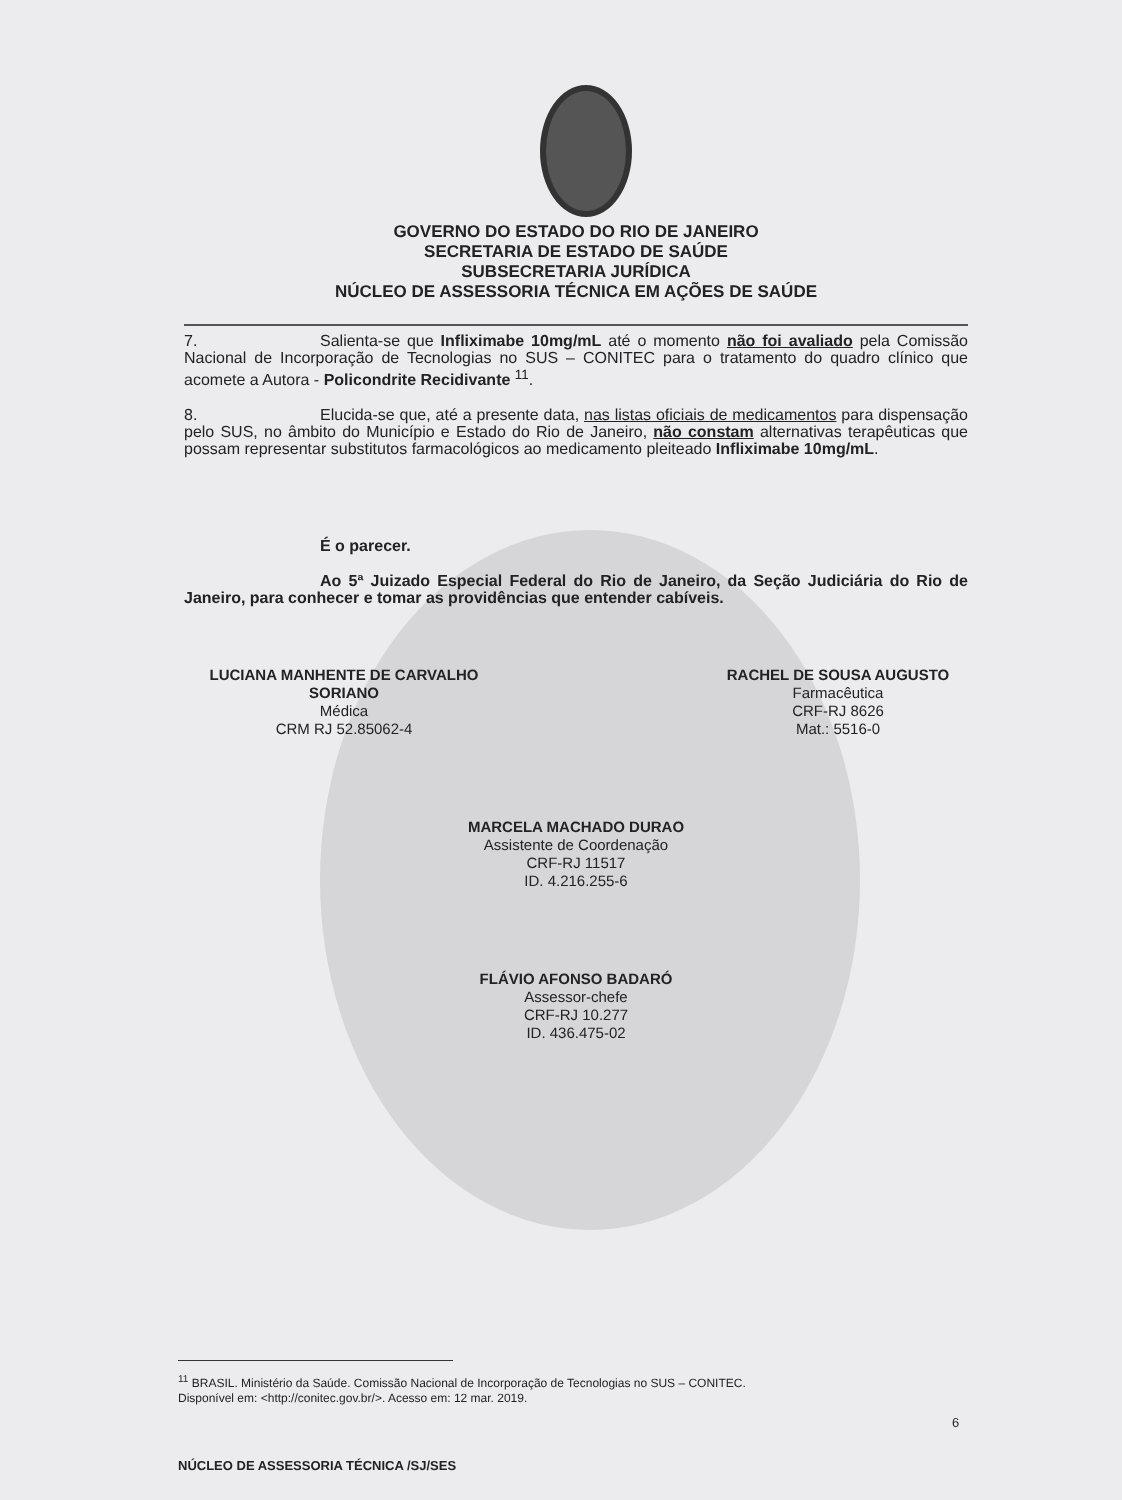GOVERNO DO ESTADO DO RIO DE JANEIRO
SECRETARIA DE ESTADO DE SAÚDE
SUBSECRETARIA JURÍDICA
NÚCLEO DE ASSESSORIA TÉCNICA EM AÇÕES DE SAÚDE
7. Salienta-se que Infliximabe 10mg/mL até o momento não foi avaliado pela Comissão Nacional de Incorporação de Tecnologias no SUS – CONITEC para o tratamento do quadro clínico que acomete a Autora - Policondrite Recidivante <sup>11</sup>.
8. Elucida-se que, até a presente data, nas listas oficiais de medicamentos para dispensação pelo SUS, no âmbito do Município e Estado do Rio de Janeiro, não constam alternativas terapêuticas que possam representar substitutos farmacológicos ao medicamento pleiteado Infliximabe 10mg/mL.
É o parecer.
Ao 5ª Juizado Especial Federal do Rio de Janeiro, da Seção Judiciária do Rio de Janeiro, para conhecer e tomar as providências que entender cabíveis.
LUCIANA MANHENTE DE CARVALHO
SORIANO
Médica
CRM RJ 52.85062-4
RACHEL DE SOUSA AUGUSTO
Farmacêutica
CRF-RJ 8626
Mat.: 5516-0
MARCELA MACHADO DURAO
Assistente de Coordenação
CRF-RJ 11517
ID. 4.216.255-6
FLÁVIO AFONSO BADARÓ
Assessor-chefe
CRF-RJ 10.277
ID. 436.475-02
<sup>11</sup> BRASIL. Ministério da Saúde. Comissão Nacional de Incorporação de Tecnologias no SUS – CONITEC.
Disponível em: <http://conitec.gov.br/>. Acesso em: 12 mar. 2019.
6
NÚCLEO DE ASSESSORIA TÉCNICA /SJ/SES